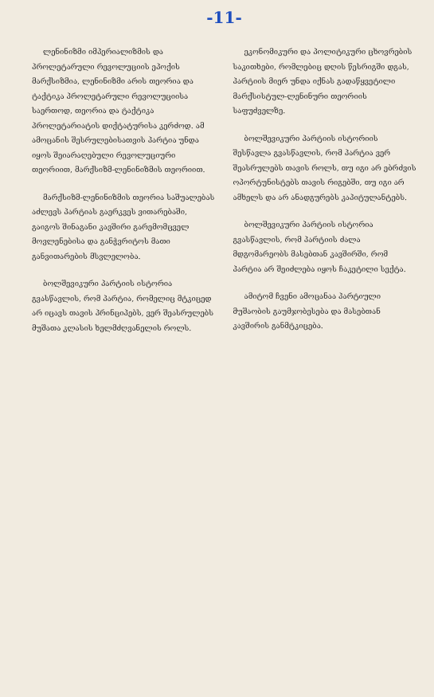-11-
ლენინიზმი იმპერიალიზმის და პროლეტარული რევოლუციის ეპოქის მარქსიზმია, ლენინიზმი არის თეორია და ტაქტიკა პროლეტარული რევოლუციისა საერთოდ, თეორია და ტაქტიკა პროლეტარიატის დიქტატურისა კერძოდ. ამ ამოცანის შესრულებისათვის პარტია უნდა იყოს შეიარაღებული რევოლუციური თეორიით, მარქსიზმ-ლენინიზმის თეორიით.
მარქსიზმ-ლენინიზმის თეორია საშუალებას აძლევს პარტიას გაერკვეს ვითარებაში, გაიგოს შინაგანი კავშირი გარემომცველ მოვლენებისა და განჭვრიტოს მათი განვითარების მსვლელობა.
ბოლშევიკური პარტიის ისტორია გვასწავლის, რომ პარტია, რომელიც მტკიცედ არ იცავს თავის პრინციპებს, ვერ შეასრულებს მუშათა კლასის ხელმძღვანელის როლს.
ეკონომიკური და პოლიტიკური ცხოვრების საკითხები, რომლებიც დღის წესრიგში დგას, პარტიის მიერ უნდა იქნას გადაწყვეტილი მარქსისტულ-ლენინური თეორიის საფუძველზე.
ბოლშევიკური პარტიის ისტორიის შესწავლა გვასწავლის, რომ პარტია ვერ შეასრულებს თავის როლს, თუ იგი არ ებრძვის ოპორტუნისტებს თავის რიგებში, თუ იგი არ ამხელს და არ ანადგურებს კაპიტულანტებს.
ბოლშევიკური პარტიის ისტორია გვასწავლის, რომ პარტიის ძალა მდგომარეობს მასებთან კავშირში, რომ პარტია არ შეიძლება იყოს ჩაკეტილი სექტა.
ამიტომ ჩვენი ამოცანაა პარტიული მუშაობის გაუმჯობესება და მასებთან კავშირის განმტკიცება.